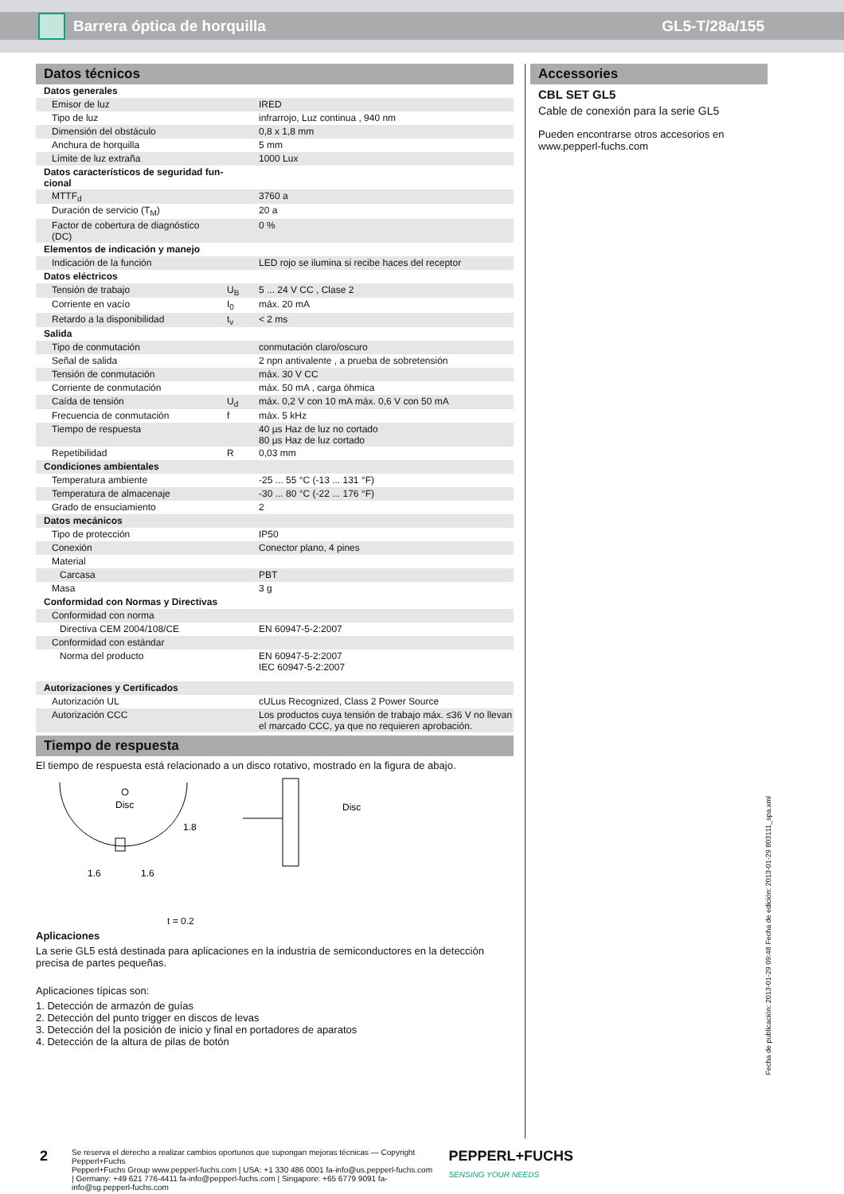Barrera óptica de horquilla GL5-T/28a/155
Datos técnicos
| Datos generales | | |
| Emisor de luz | | IRED |
| Tipo de luz | | infrarrojo, Luz continua , 940 nm |
| Dimensión del obstáculo | | 0,8 x 1,8 mm |
| Anchura de horquilla | | 5 mm |
| Límite de luz extraña | | 1000 Lux |
| Datos característicos de seguridad fun- cional | | |
| MTTF<sub>d</sub> | | 3760 a |
| Duración de servicio (T<sub>M</sub>) | | 20 a |
| Factor de cobertura de diagnóstico (DC) | | 0 % |
| Elementos de indicación y manejo | | |
| Indicación de la función | | LED rojo se ilumina si recibe haces del receptor |
| Datos eléctricos | | |
| Tensión de trabajo | U<sub>B</sub> | 5 ... 24 V CC , Clase 2 |
| Corriente en vacío | I<sub>0</sub> | máx. 20 mA |
| Retardo a la disponibilidad | t<sub>v</sub> | < 2 ms |
| Salida | | |
| Tipo de conmutación | | conmutación claro/oscuro |
| Señal de salida | | 2 npn antivalente , a prueba de sobretensión |
| Tensión de conmutación | | máx. 30 V CC |
| Corriente de conmutación | | máx. 50 mA , carga óhmica |
| Caída de tensión | U<sub>d</sub> | máx. 0,2 V con 10 mA máx. 0,6 V con 50 mA |
| Frecuencia de conmutación | f | máx. 5 kHz |
| Tiempo de respuesta | | 40 µs Haz de luz no cortado 80 µs Haz de luz cortado |
| Repetibilidad | R | 0,03 mm |
| Condiciones ambientales | | |
| Temperatura ambiente | | -25 ... 55 °C (-13 ... 131 °F) |
| Temperatura de almacenaje | | -30 ... 80 °C (-22 ... 176 °F) |
| Grado de ensuciamiento | | 2 |
| Datos mecánicos | | |
| Tipo de protección | | IP50 |
| Conexión | | Conector plano, 4 pines |
| Material | | |
| Carcasa | | PBT |
| Masa | | 3 g |
| Conformidad con Normas y Directivas | | |
| Conformidad con norma | | |
| Directiva CEM 2004/108/CE | | EN 60947-5-2:2007 |
| Conformidad con estándar | | |
| Norma del producto | | EN 60947-5-2:2007 IEC 60947-5-2:2007 |
| Autorizaciones y Certificados | | |
| Autorización UL | | cULus Recognized, Class 2 Power Source |
| Autorización CCC | | Los productos cuya tensión de trabajo máx. ≤36 V no llevan el marcado CCC, ya que no requieren aprobación. |
Tiempo de respuesta
El tiempo de respuesta está relacionado a un disco rotativo, mostrado en la figura de abajo.
Disc
Disc
1.6
1.6
1.8
t = 0.2
Aplicaciones
La serie GL5 está destinada para aplicaciones en la industria de semiconductores en la detección precisa de partes pequeñas.
Aplicaciones típicas son:
1. Detección de armazón de guías
2. Detección del punto trigger en discos de levas
3. Detección del la posición de inicio y final en portadores de aparatos
4. Detección de la altura de pilas de botón
Accessories
CBL SET GL5
Cable de conexión para la serie GL5
Pueden encontrarse otros accesorios en www.pepperl-fuchs.com
Fecha de publicación: 2013-01-29 09:48 Fecha de edición: 2013-01-29 803111_spa.xml
2
Se reserva el derecho a realizar cambios oportunos que supongan mejoras técnicas — Copyright Pepperl+Fuchs
Pepperl+Fuchs Group www.pepperl-fuchs.com | USA: +1 330 486 0001 fa-info@us.pepperl-fuchs.com | Germany: +49 621 776-4411 fa-info@pepperl-fuchs.com | Singapore: +65 6779 9091 fa-info@sg.pepperl-fuchs.com
PEPPERL+FUCHS
SENSING YOUR NEEDS